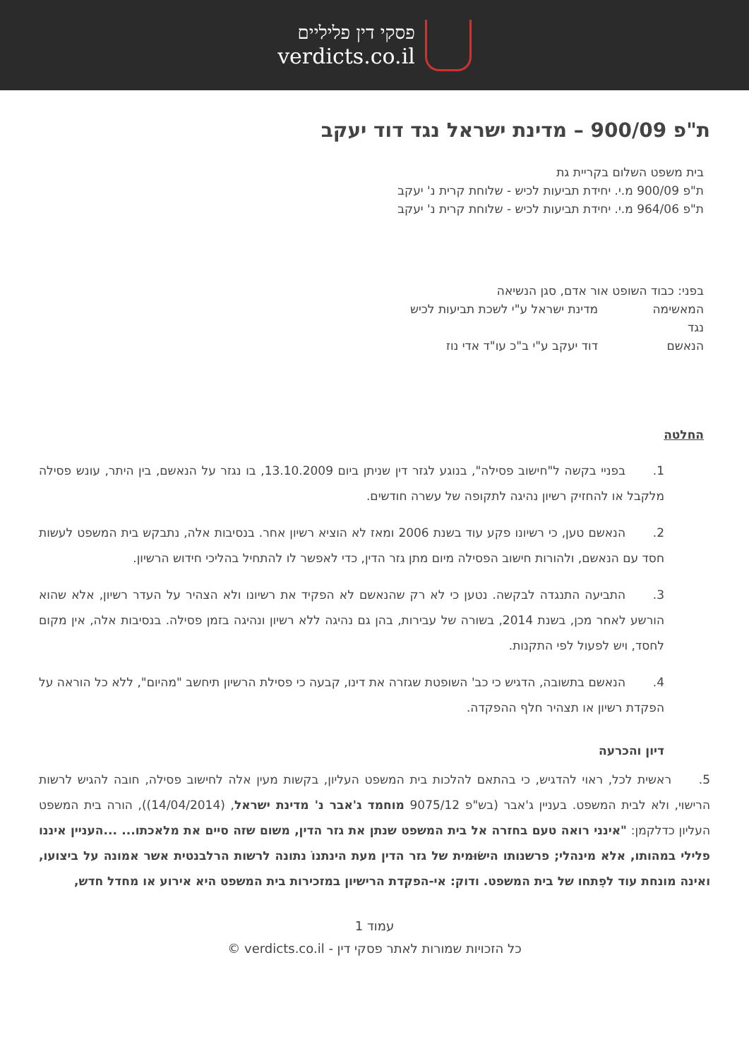פסקי דין פליליים
verdicts.co.il
ת"פ 900/09 – מדינת ישראל נגד דוד יעקב
בית משפט השלום בקריית גת
ת"פ 900/09 מ.י. יחידת תביעות לכיש - שלוחת קרית נ' יעקב
ת"פ 964/06 מ.י. יחידת תביעות לכיש - שלוחת קרית נ' יעקב
בפני: כבוד השופט אור אדם, סגן הנשיאה
המאשימה מדינת ישראל ע"י לשכת תביעות לכיש
נגד
הנאשם דוד יעקב ע"י ב"כ עו"ד אדי נוז
החלטה
1. בפניי בקשה ל"חישוב פסילה", בנוגע לגזר דין שניתן ביום 13.10.2009, בו נגזר על הנאשם, בין היתר, עונש פסילה מלקבל או להחזיק רשיון נהיגה לתקופה של עשרה חודשים.
2. הנאשם טען, כי רשיונו פקע עוד בשנת 2006 ומאז לא הוציא רשיון אחר. בנסיבות אלה, נתבקש בית המשפט לעשות חסד עם הנאשם, ולהורות חישוב הפסילה מיום מתן גזר הדין, כדי לאפשר לו להתחיל בהליכי חידוש הרשיון.
3. התביעה התנגדה לבקשה. נטען כי לא רק שהנאשם לא הפקיד את רשיונו ולא הצהיר על העדר רשיון, אלא שהוא הורשע לאחר מכן, בשנת 2014, בשורה של עבירות, בהן גם נהיגה ללא רשיון ונהיגה בזמן פסילה. בנסיבות אלה, אין מקום לחסד, ויש לפעול לפי התקנות.
4. הנאשם בתשובה, הדגיש כי כב' השופטת שגזרה את דינו, קבעה כי פסילת הרשיון תיחשב "מהיום", ללא כל הוראה על הפקדת רשיון או תצהיר חלף ההפקדה.
דיון והכרעה
5. ראשית לכל, ראוי להדגיש, כי בהתאם להלכות בית המשפט העליון, בקשות מעין אלה לחישוב פסילה, חובה להגיש לרשות הרישוי, ולא לבית המשפט. בעניין ג'אבר (בש"פ 9075/12 מוחמד ג'אבר נ' מדינת ישראל, (14/04/2014)), הורה בית המשפט העליון כדלקמן: "אינני רואה טעם בחזרה אל בית המשפט שנתן את גזר הדין, משום שזה סיים את מלאכתו... ...העניין איננו פלילי במהותו, אלא מינהלי; פרשנותו הישׂוּמית של גזר הדין מעת הינתנוֹ נתונה לרשות הרלבנטית אשר אמונה על ביצועו, ואינה מונחת עוד לפִתחו של בית המשפט. ודוק: אי-הפקדת הרישיון במזכירות בית המשפט היא אירוע או מחדל חדש,
עמוד 1
כל הזכויות שמורות לאתר פסקי דין - verdicts.co.il ©